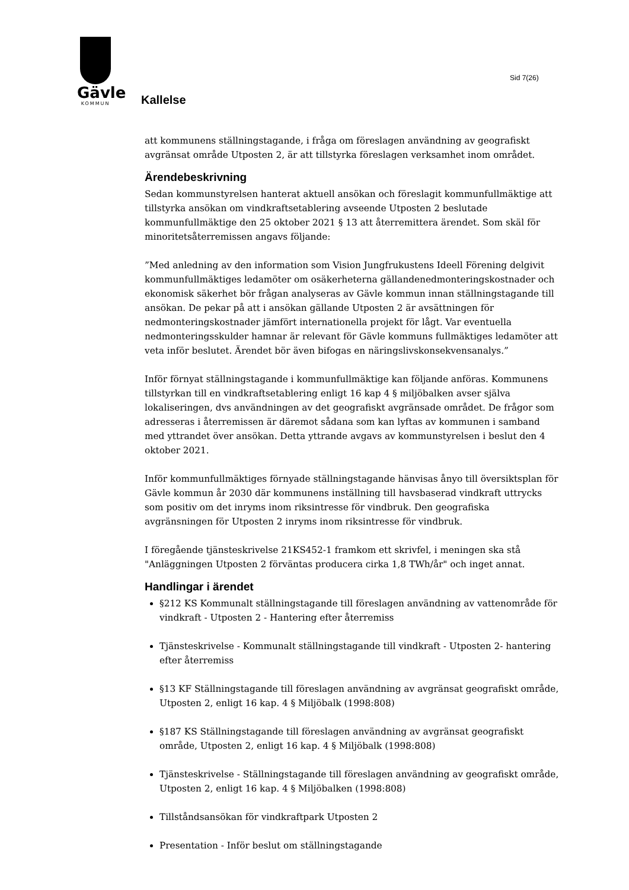Gävle
KOMMUN
Sid 7(26)
Kallelse
att kommunens ställningstagande, i fråga om föreslagen användning av geografiskt avgränsat område Utposten 2, är att tillstyrka föreslagen verksamhet inom området.
Ärendebeskrivning
Sedan kommunstyrelsen hanterat aktuell ansökan och föreslagit kommunfullmäktige att tillstyrka ansökan om vindkraftsetablering avseende Utposten 2 beslutade kommunfullmäktige den 25 oktober 2021 § 13 att återremittera ärendet. Som skäl för minoritetsåterremissen angavs följande:
”Med anledning av den information som Vision Jungfrukustens Ideell Förening delgivit kommunfullmäktiges ledamöter om osäkerheterna gällandenedmonteringskostnader och ekonomisk säkerhet bör frågan analyseras av Gävle kommun innan ställningstagande till ansökan. De pekar på att i ansökan gällande Utposten 2 är avsättningen för nedmonteringskostnader jämfört internationella projekt för lågt. Var eventuella nedmonteringsskulder hamnar är relevant för Gävle kommuns fullmäktiges ledamöter att veta inför beslutet. Ärendet bör även bifogas en näringslivskonsekvensanalys.”
Inför förnyat ställningstagande i kommunfullmäktige kan följande anföras. Kommunens tillstyrkan till en vindkraftsetablering enligt 16 kap 4 § miljöbalken avser själva lokaliseringen, dvs användningen av det geografiskt avgränsade området. De frågor som adresseras i återremissen är däremot sådana som kan lyftas av kommunen i samband med yttrandet över ansökan. Detta yttrande avgavs av kommunstyrelsen i beslut den 4 oktober 2021.
Inför kommunfullmäktiges förnyade ställningstagande hänvisas ånyo till översiktsplan för Gävle kommun år 2030 där kommunens inställning till havsbaserad vindkraft uttrycks som positiv om det inryms inom riksintresse för vindbruk. Den geografiska avgränsningen för Utposten 2 inryms inom riksintresse för vindbruk.
I föregående tjänsteskrivelse 21KS452-1 framkom ett skrivfel, i meningen ska stå "Anläggningen Utposten 2 förväntas producera cirka 1,8 TWh/år" och inget annat.
Handlingar i ärendet
§212 KS Kommunalt ställningstagande till föreslagen användning av vattenområde för vindkraft - Utposten 2 - Hantering efter återremiss
Tjänsteskrivelse - Kommunalt ställningstagande till vindkraft - Utposten 2- hantering efter återremiss
§13 KF Ställningstagande till föreslagen användning av avgränsat geografiskt område, Utposten 2, enligt 16 kap. 4 § Miljöbalk (1998:808)
§187 KS Ställningstagande till föreslagen användning av avgränsat geografiskt område, Utposten 2, enligt 16 kap. 4 § Miljöbalk (1998:808)
Tjänsteskrivelse - Ställningstagande till föreslagen användning av geografiskt område, Utposten 2, enligt 16 kap. 4 § Miljöbalken (1998:808)
Tillståndsansökan för vindkraftpark Utposten 2
Presentation - Inför beslut om ställningstagande